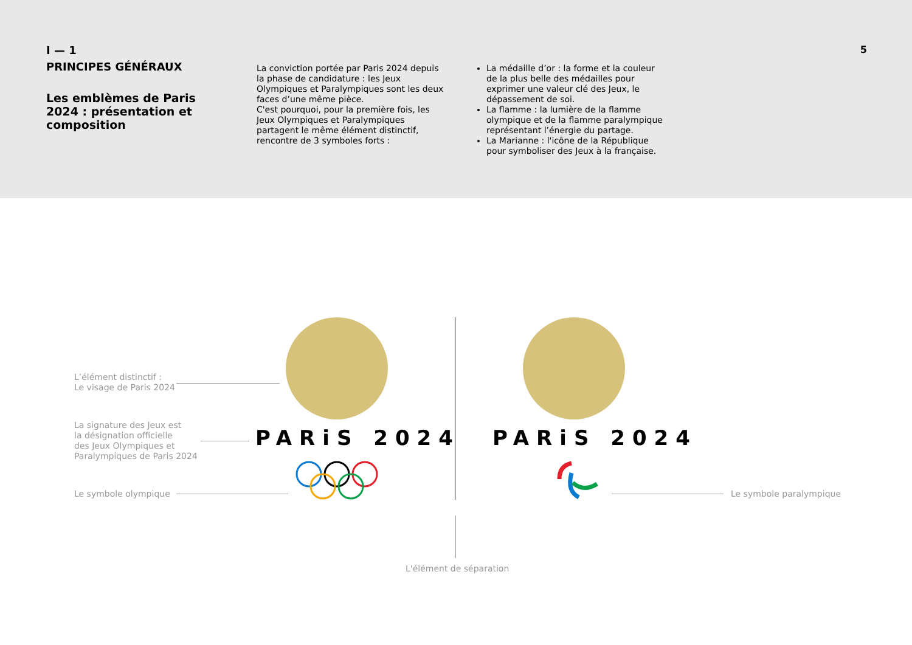I — 1
PRINCIPES GÉNÉRAUX
Les emblèmes de Paris 2024 : présentation et composition
La conviction portée par Paris 2024 depuis la phase de candidature : les Jeux Olympiques et Paralympiques sont les deux faces d’une même pièce.
C'est pourquoi, pour la première fois, les Jeux Olympiques et Paralympiques partagent le même élément distinctif, rencontre de 3 symboles forts :
La médaille d’or : la forme et la couleur de la plus belle des médailles pour exprimer une valeur clé des Jeux, le dépassement de soi.
La flamme : la lumière de la flamme olympique et de la flamme paralympique représentant l’énergie du partage.
La Marianne : l'icône de la République pour symboliser des Jeux à la française.
5
L’élément distinctif :
Le visage de Paris 2024
La signature des Jeux est
la désignation officielle
des Jeux Olympiques et
Paralympiques de Paris 2024
Le symbole olympique Le symbole paralympique
L'élément de séparation
PARiS 2024 PARiS 2024